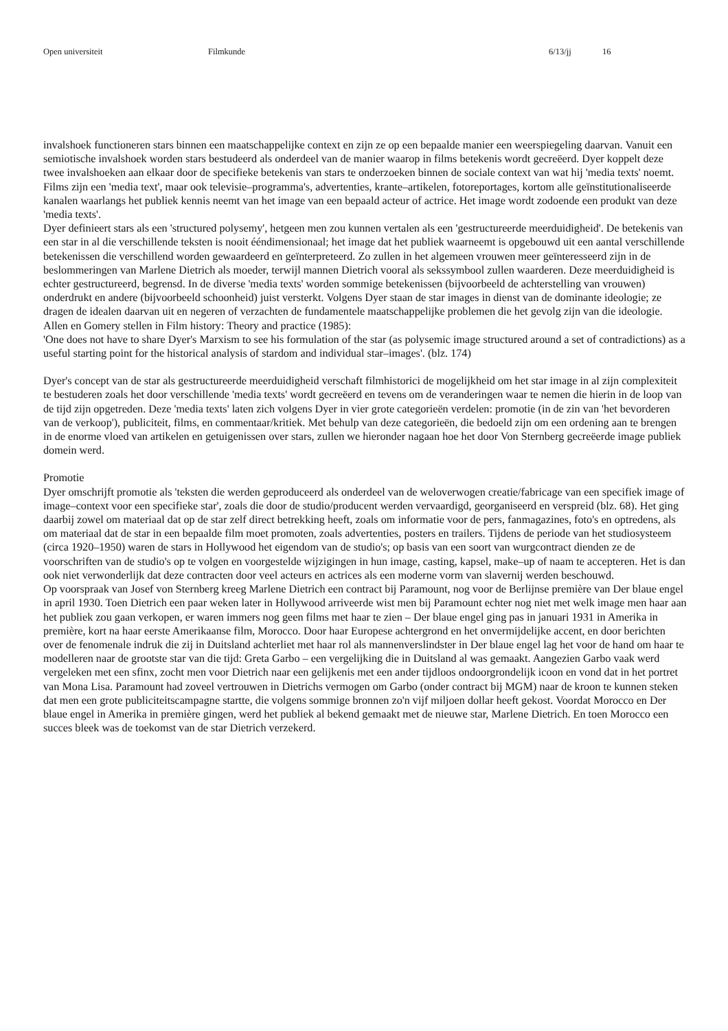Open universiteit Filmkunde 6/13/jj 16
invalshoek functioneren stars binnen een maatschappelijke context en zijn ze op een bepaalde manier een weerspiegeling daarvan. Vanuit een semiotische invalshoek worden stars bestudeerd als onderdeel van de manier waarop in films betekenis wordt gecreëerd. Dyer koppelt deze twee invalshoeken aan elkaar door de specifieke betekenis van stars te onderzoeken binnen de sociale context van wat hij 'media texts' noemt. Films zijn een 'media text', maar ook televisie–programma's, advertenties, krante–artikelen, fotoreportages, kortom alle geïnstitutionaliseerde kanalen waarlangs het publiek kennis neemt van het image van een bepaald acteur of actrice. Het image wordt zodoende een produkt van deze 'media texts'.
Dyer definieert stars als een 'structured polysemy', hetgeen men zou kunnen vertalen als een 'gestructureerde meerduidigheid'. De betekenis van een star in al die verschillende teksten is nooit ééndimensionaal; het image dat het publiek waarneemt is opgebouwd uit een aantal verschillende betekenissen die verschillend worden gewaardeerd en geïnterpreteerd. Zo zullen in het algemeen vrouwen meer geïnteresseerd zijn in de beslommeringen van Marlene Dietrich als moeder, terwijl mannen Dietrich vooral als sekssymbool zullen waarderen. Deze meerduidigheid is echter gestructureerd, begrensd. In de diverse 'media texts' worden sommige betekenissen (bijvoorbeeld de achterstelling van vrouwen) onderdrukt en andere (bijvoorbeeld schoonheid) juist versterkt. Volgens Dyer staan de star images in dienst van de dominante ideologie; ze dragen de idealen daarvan uit en negeren of verzachten de fundamentele maatschappelijke problemen die het gevolg zijn van die ideologie. Allen en Gomery stellen in Film history: Theory and practice (1985):
'One does not have to share Dyer's Marxism to see his formulation of the star (as polysemic image structured around a set of contradictions) as a useful starting point for the historical analysis of stardom and individual star–images'. (blz. 174)
Dyer's concept van de star als gestructureerde meerduidigheid verschaft filmhistorici de mogelijkheid om het star image in al zijn complexiteit te bestuderen zoals het door verschillende 'media texts' wordt gecreëerd en tevens om de veranderingen waar te nemen die hierin in de loop van de tijd zijn opgetreden. Deze 'media texts' laten zich volgens Dyer in vier grote categorieën verdelen: promotie (in de zin van 'het bevorderen van de verkoop'), publiciteit, films, en commentaar/kritiek. Met behulp van deze categorieën, die bedoeld zijn om een ordening aan te brengen in de enorme vloed van artikelen en getuigenissen over stars, zullen we hieronder nagaan hoe het door Von Sternberg gecreëerde image publiek domein werd.
Promotie
Dyer omschrijft promotie als 'teksten die werden geproduceerd als onderdeel van de weloverwogen creatie/fabricage van een specifiek image of image–context voor een specifieke star', zoals die door de studio/producent werden vervaardigd, georganiseerd en verspreid (blz. 68). Het ging daarbij zowel om materiaal dat op de star zelf direct betrekking heeft, zoals om informatie voor de pers, fanmagazines, foto's en optredens, als om materiaal dat de star in een bepaalde film moet promoten, zoals advertenties, posters en trailers. Tijdens de periode van het studiosysteem (circa 1920–1950) waren de stars in Hollywood het eigendom van de studio's; op basis van een soort van wurgcontract dienden ze de voorschriften van de studio's op te volgen en voorgestelde wijzigingen in hun image, casting, kapsel, make–up of naam te accepteren. Het is dan ook niet verwonderlijk dat deze contracten door veel acteurs en actrices als een moderne vorm van slavernij werden beschouwd.
Op voorspraak van Josef von Sternberg kreeg Marlene Dietrich een contract bij Paramount, nog voor de Berlijnse première van Der blaue engel in april 1930. Toen Dietrich een paar weken later in Hollywood arriveerde wist men bij Paramount echter nog niet met welk image men haar aan het publiek zou gaan verkopen, er waren immers nog geen films met haar te zien – Der blaue engel ging pas in januari 1931 in Amerika in première, kort na haar eerste Amerikaanse film, Morocco. Door haar Europese achtergrond en het onvermijdelijke accent, en door berichten over de fenomenale indruk die zij in Duitsland achterliet met haar rol als mannenverslindster in Der blaue engel lag het voor de hand om haar te modelleren naar de grootste star van die tijd: Greta Garbo – een vergelijking die in Duitsland al was gemaakt. Aangezien Garbo vaak werd vergeleken met een sfinx, zocht men voor Dietrich naar een gelijkenis met een ander tijdloos ondoorgrondelijk icoon en vond dat in het portret van Mona Lisa. Paramount had zoveel vertrouwen in Dietrichs vermogen om Garbo (onder contract bij MGM) naar de kroon te kunnen steken dat men een grote publiciteitscampagne startte, die volgens sommige bronnen zo'n vijf miljoen dollar heeft gekost. Voordat Morocco en Der blaue engel in Amerika in première gingen, werd het publiek al bekend gemaakt met de nieuwe star, Marlene Dietrich. En toen Morocco een succes bleek was de toekomst van de star Dietrich verzekerd.